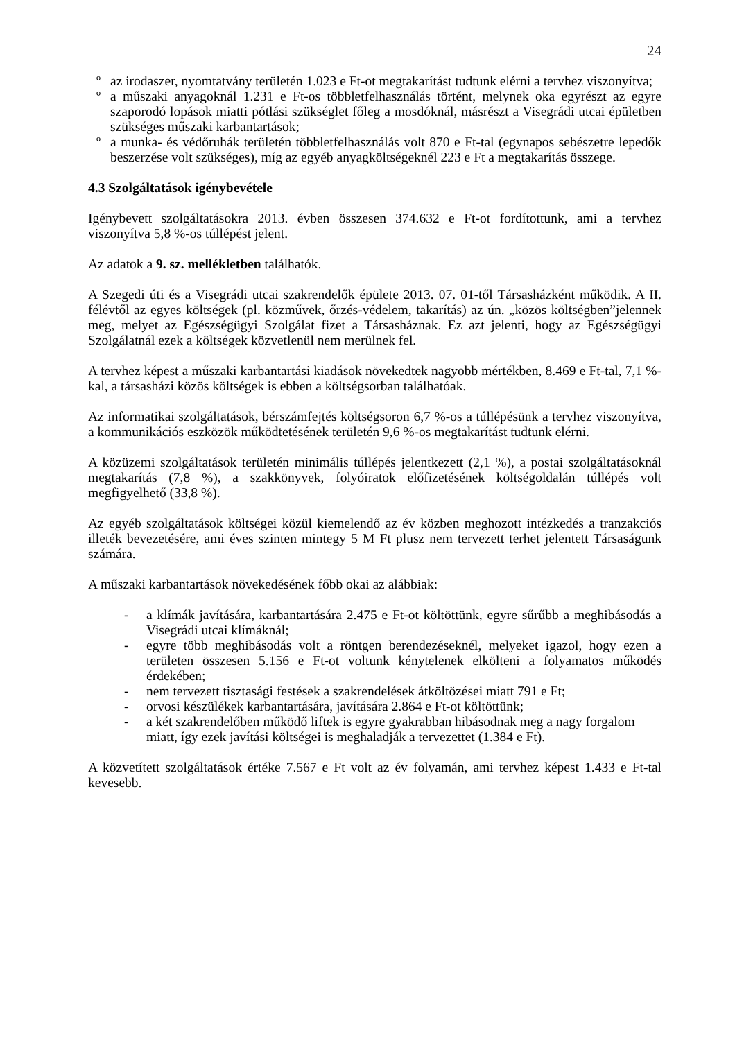24
º az irodaszer, nyomtatvány területén 1.023 e Ft-ot megtakarítást tudtunk elérni a tervhez viszonyítva;
º a műszaki anyagoknál 1.231 e Ft-os többletfelhasználás történt, melynek oka egyrészt az egyre szaporodó lopások miatti pótlási szükséglet főleg a mosdóknál, másrészt a Visegrádi utcai épületben szükséges műszaki karbantartások;
º a munka- és védőruhák területén többletfelhasználás volt 870 e Ft-tal (egynapos sebészetre lepedők beszerzése volt szükséges), míg az egyéb anyagköltségeknél 223 e Ft a megtakarítás összege.
4.3 Szolgáltatások igénybevétele
Igénybevett szolgáltatásokra 2013. évben összesen 374.632 e Ft-ot fordítottunk, ami a tervhez viszonyítva 5,8 %-os túllépést jelent.
Az adatok a 9. sz. mellékletben találhatók.
A Szegedi úti és a Visegrádi utcai szakrendelők épülete 2013. 07. 01-től Társasházként működik. A II. félévtől az egyes költségek (pl. közművek, őrzés-védelem, takarítás) az ún. „közös költségben”jelennek meg, melyet az Egészségügyi Szolgálat fizet a Társasháznak. Ez azt jelenti, hogy az Egészségügyi Szolgálatnál ezek a költségek közvetlenül nem merülnek fel.
A tervhez képest a műszaki karbantartási kiadások növekedtek nagyobb mértékben, 8.469 e Ft-tal, 7,1 %-kal, a társasházi közös költségek is ebben a költségsorban találhatóak.
Az informatikai szolgáltatások, bérszámfejtés költségsoron 6,7 %-os a túllépésünk a tervhez viszonyítva, a kommunikációs eszközök működtetésének területén 9,6 %-os megtakarítást tudtunk elérni.
A közüzemi szolgáltatások területén minimális túllépés jelentkezett (2,1 %), a postai szolgáltatásoknál megtakarítás (7,8 %), a szakkönyvek, folyóiratok előfizetésének költségoldalán túllépés volt megfigyelhető (33,8 %).
Az egyéb szolgáltatások költségei közül kiemelendő az év közben meghozott intézkedés a tranzakciós illeték bevezetésére, ami éves szinten mintegy 5 M Ft plusz nem tervezett terhet jelentett Társaságunk számára.
A műszaki karbantartások növekedésének főbb okai az alábbiak:
- a klímák javítására, karbantartására 2.475 e Ft-ot költöttünk, egyre sűrűbb a meghibásodás a Visegrádi utcai klímáknál;
- egyre több meghibásodás volt a röntgen berendezéseknél, melyeket igazol, hogy ezen a területen összesen 5.156 e Ft-ot voltunk kénytelenek elkölteni a folyamatos működés érdekében;
- nem tervezett tisztasági festések a szakrendelések átköltözései miatt 791 e Ft;
- orvosi készülékek karbantartására, javítására 2.864 e Ft-ot költöttünk;
- a két szakrendelőben működő liftek is egyre gyakrabban hibásodnak meg a nagy forgalom miatt, így ezek javítási költségei is meghaladják a tervezettet (1.384 e Ft).
A közvetített szolgáltatások értéke 7.567 e Ft volt az év folyamán, ami tervhez képest 1.433 e Ft-tal kevesebb.